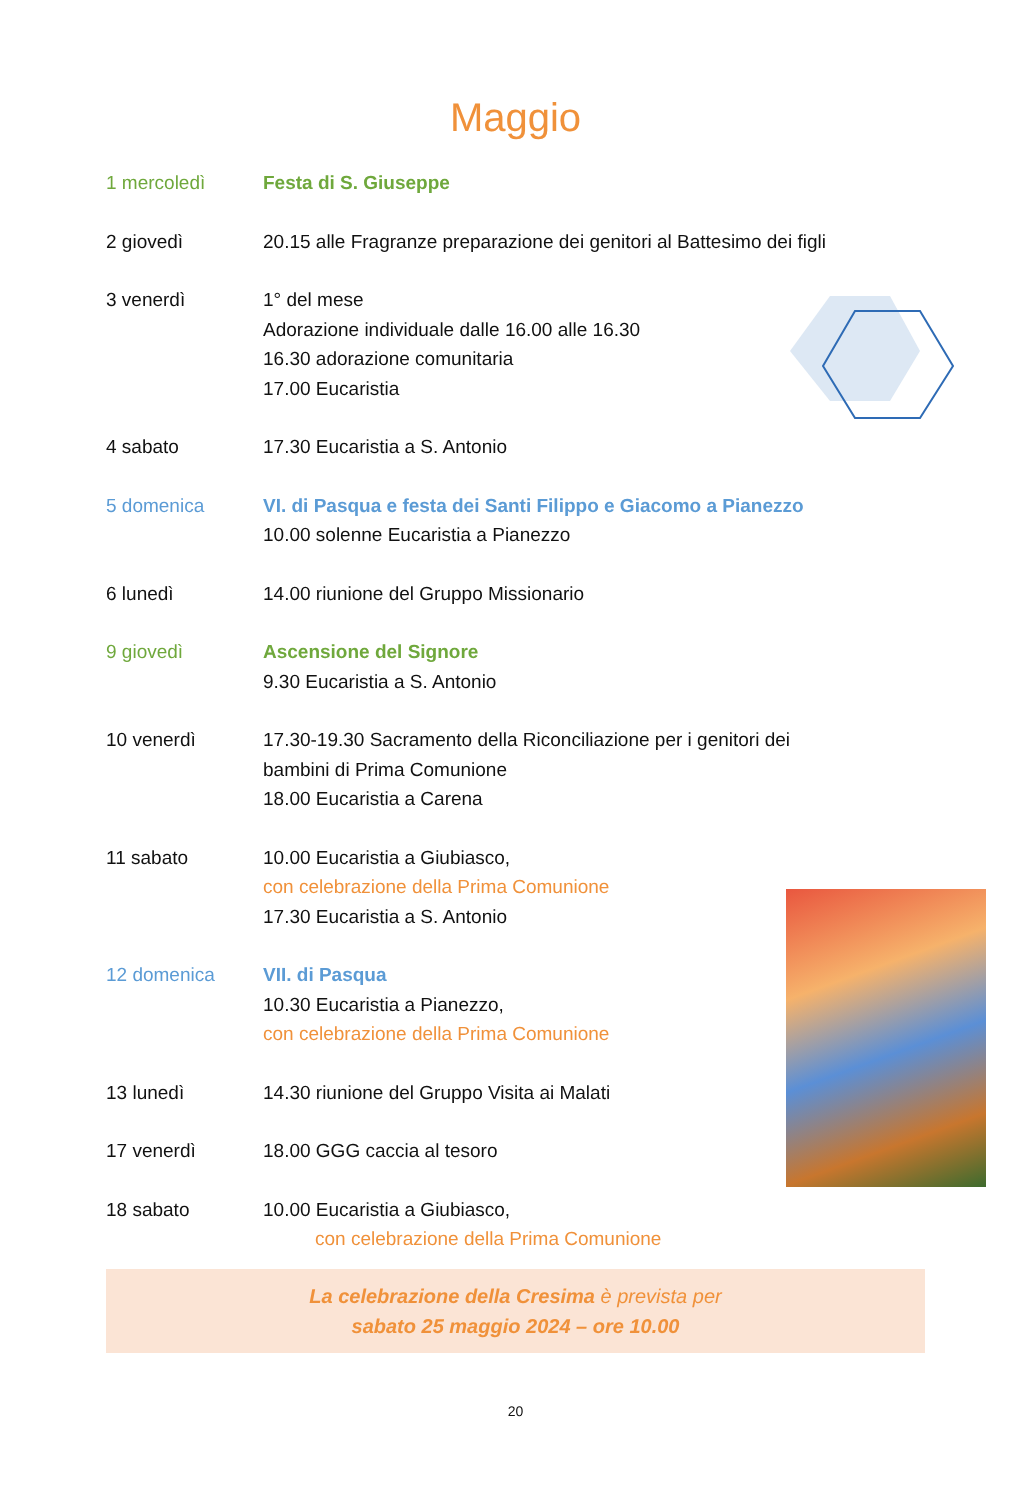Maggio
1 mercoledì Festa di S. Giuseppe
2 giovedì 20.15 alle Fragranze preparazione dei genitori al Battesimo dei figli
3 venerdì 1° del mese
Adorazione individuale dalle 16.00 alle 16.30
16.30 adorazione comunitaria
17.00 Eucaristia
4 sabato 17.30 Eucaristia a S. Antonio
5 domenica VI. di Pasqua e festa dei Santi Filippo e Giacomo a Pianezzo
10.00 solenne Eucaristia a Pianezzo
6 lunedì 14.00 riunione del Gruppo Missionario
9 giovedì Ascensione del Signore
9.30 Eucaristia a S. Antonio
10 venerdì 17.30-19.30 Sacramento della Riconciliazione per i genitori dei
bambini di Prima Comunione
18.00 Eucaristia a Carena
11 sabato 10.00 Eucaristia a Giubiasco,
con celebrazione della Prima Comunione
17.30 Eucaristia a S. Antonio
12 domenica VII. di Pasqua
10.30 Eucaristia a Pianezzo,
con celebrazione della Prima Comunione
13 lunedì 14.30 riunione del Gruppo Visita ai Malati
17 venerdì 18.00 GGG caccia al tesoro
18 sabato 10.00 Eucaristia a Giubiasco,
con celebrazione della Prima Comunione
La celebrazione della Cresima è prevista per
sabato 25 maggio 2024 – ore 10.00
20